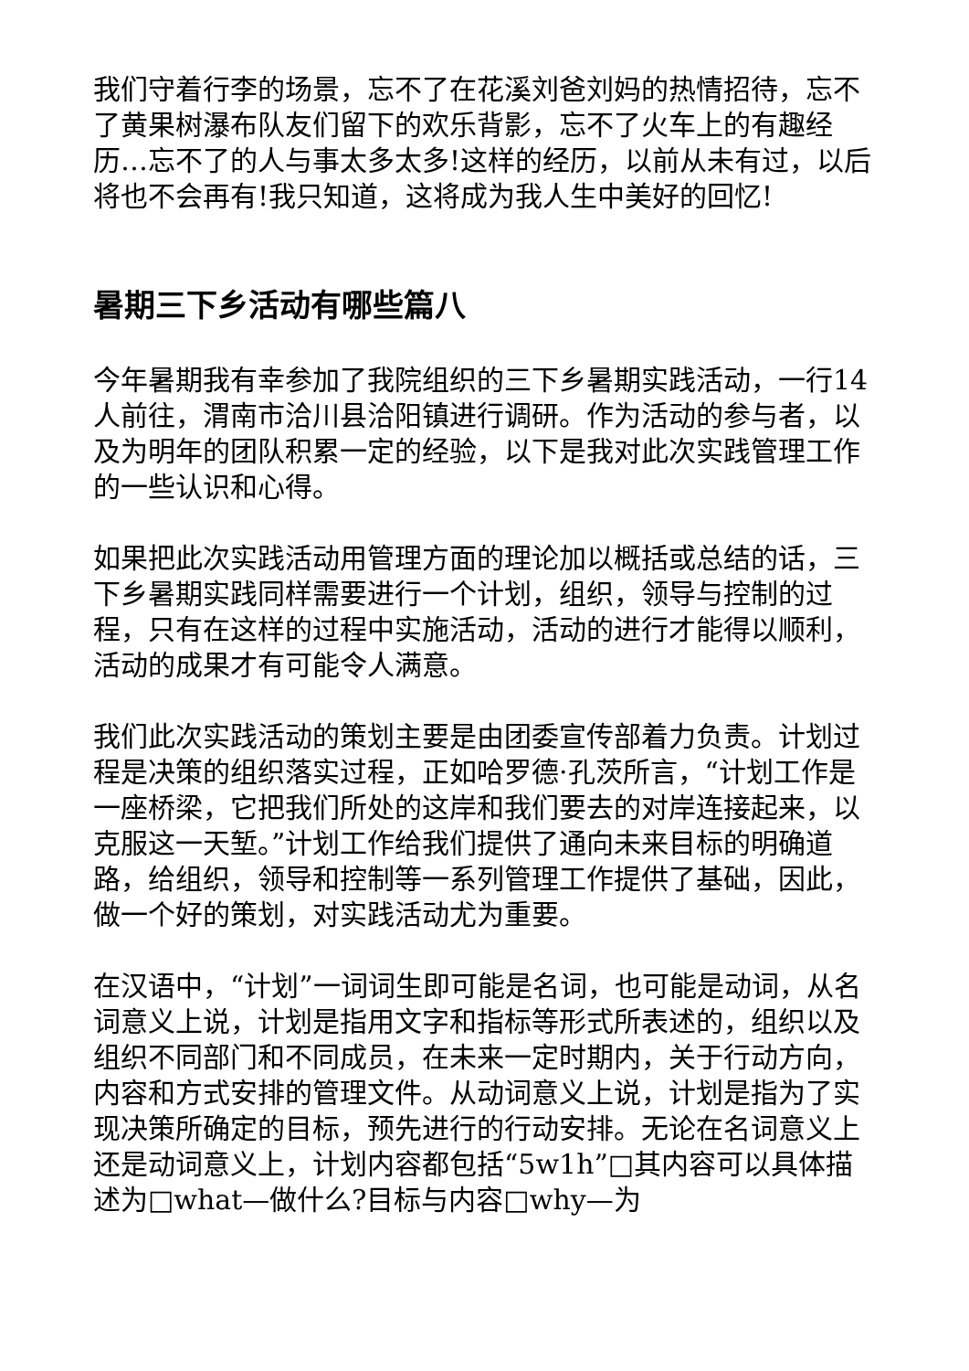我们守着行李的场景，忘不了在花溪刘爸刘妈的热情招待，忘不了黄果树瀑布队友们留下的欢乐背影，忘不了火车上的有趣经历…忘不了的人与事太多太多!这样的经历，以前从未有过，以后将也不会再有!我只知道，这将成为我人生中美好的回忆!
暑期三下乡活动有哪些篇八
今年暑期我有幸参加了我院组织的三下乡暑期实践活动，一行14人前往，渭南市洽川县洽阳镇进行调研。作为活动的参与者，以及为明年的团队积累一定的经验，以下是我对此次实践管理工作的一些认识和心得。
如果把此次实践活动用管理方面的理论加以概括或总结的话，三下乡暑期实践同样需要进行一个计划，组织，领导与控制的过程，只有在这样的过程中实施活动，活动的进行才能得以顺利，活动的成果才有可能令人满意。
我们此次实践活动的策划主要是由团委宣传部着力负责。计划过程是决策的组织落实过程，正如哈罗德·孔茨所言，“计划工作是一座桥梁，它把我们所处的这岸和我们要去的对岸连接起来，以克服这一天堑。”计划工作给我们提供了通向未来目标的明确道路，给组织，领导和控制等一系列管理工作提供了基础，因此，做一个好的策划，对实践活动尤为重要。
在汉语中，“计划”一词词生即可能是名词，也可能是动词，从名词意义上说，计划是指用文字和指标等形式所表述的，组织以及组织不同部门和不同成员，在未来一定时期内，关于行动方向，内容和方式安排的管理文件。从动词意义上说，计划是指为了实现决策所确定的目标，预先进行的行动安排。无论在名词意义上还是动词意义上，计划内容都包括“5w1h”□其内容可以具体描述为□what—做什么?目标与内容□why—为